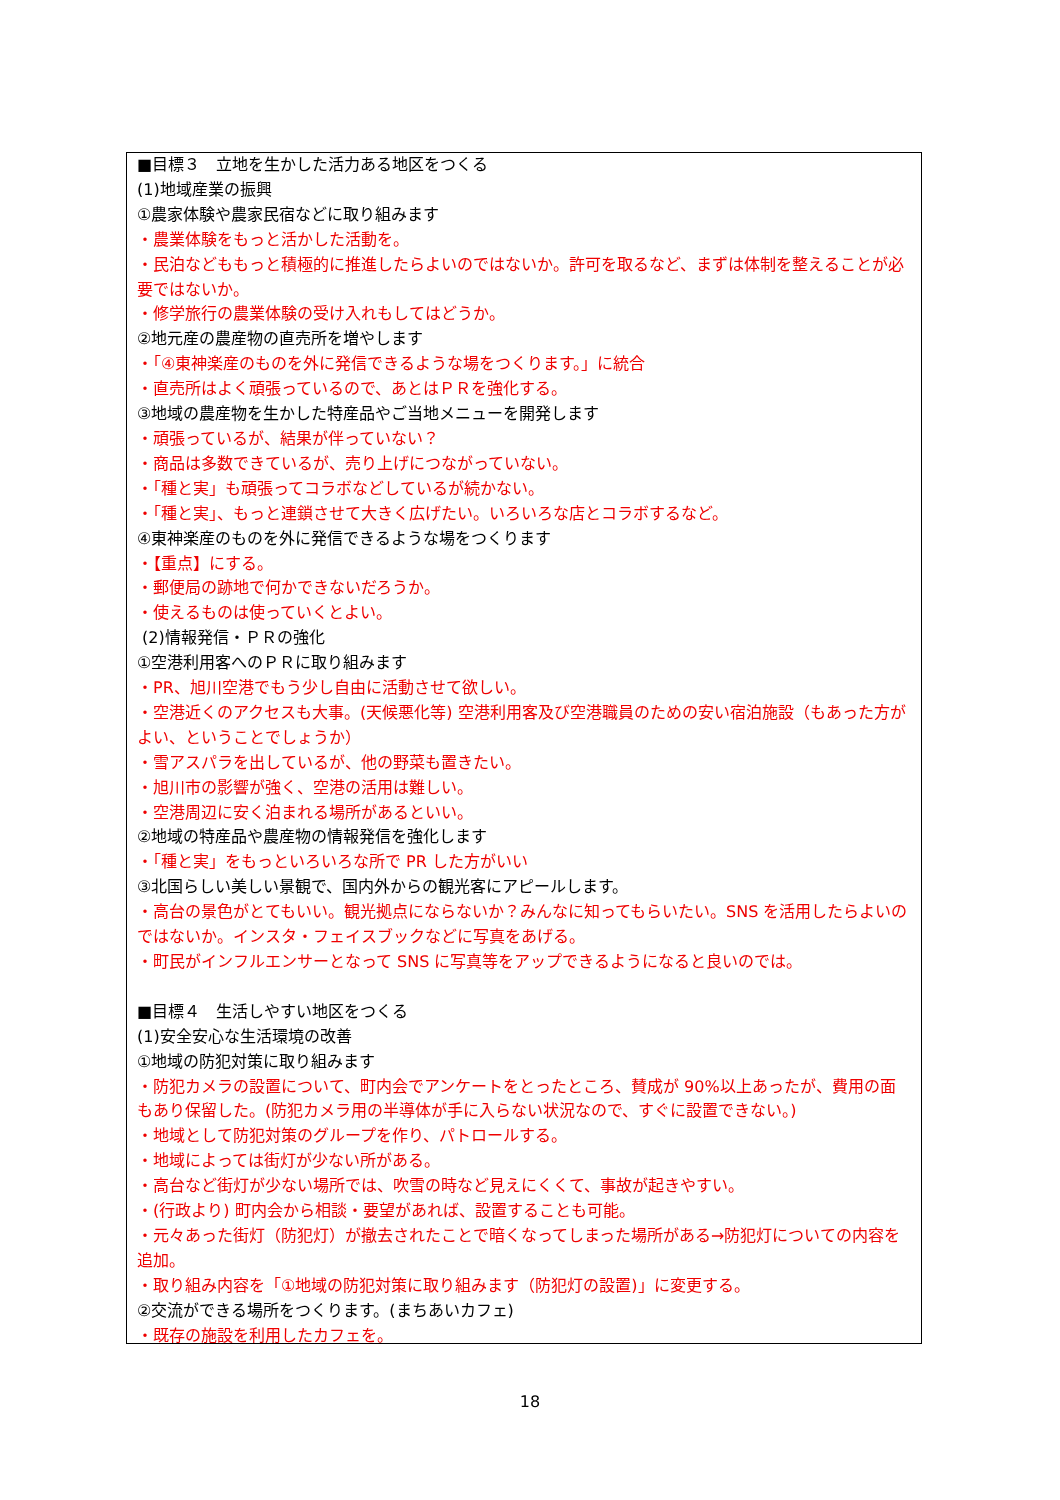■目標３　立地を生かした活力ある地区をつくる
(1)地域産業の振興
①農家体験や農家民宿などに取り組みます
・農業体験をもっと活かした活動を。
・民泊などももっと積極的に推進したらよいのではないか。許可を取るなど、まずは体制を整えることが必要ではないか。
・修学旅行の農業体験の受け入れもしてはどうか。
②地元産の農産物の直売所を増やします
・「④東神楽産のものを外に発信できるような場をつくります。」に統合
・直売所はよく頑張っているので、あとはＰＲを強化する。
③地域の農産物を生かした特産品やご当地メニューを開発します
・頑張っているが、結果が伴っていない？
・商品は多数できているが、売り上げにつながっていない。
・「種と実」も頑張ってコラボなどしているが続かない。
・「種と実」、もっと連鎖させて大きく広げたい。いろいろな店とコラボするなど。
④東神楽産のものを外に発信できるような場をつくります
・【重点】にする。
・郵便局の跡地で何かできないだろうか。
・使えるものは使っていくとよい。
(2)情報発信・ＰＲの強化
①空港利用客へのＰＲに取り組みます
・PR、旭川空港でもう少し自由に活動させて欲しい。
・空港近くのアクセスも大事。(天候悪化等) 空港利用客及び空港職員のための安い宿泊施設（もあった方がよい、ということでしょうか）
・雪アスパラを出しているが、他の野菜も置きたい。
・旭川市の影響が強く、空港の活用は難しい。
・空港周辺に安く泊まれる場所があるといい。
②地域の特産品や農産物の情報発信を強化します
・「種と実」をもっといろいろな所で PR した方がいい
③北国らしい美しい景観で、国内外からの観光客にアピールします。
・高台の景色がとてもいい。観光拠点にならないか？みんなに知ってもらいたい。SNS を活用したらよいのではないか。インスタ・フェイスブックなどに写真をあげる。
・町民がインフルエンサーとなって SNS に写真等をアップできるようになると良いのでは。
■目標４　生活しやすい地区をつくる
(1)安全安心な生活環境の改善
①地域の防犯対策に取り組みます
・防犯カメラの設置について、町内会でアンケートをとったところ、賛成が 90%以上あったが、費用の面もあり保留した。(防犯カメラ用の半導体が手に入らない状況なので、すぐに設置できない。)
・地域として防犯対策のグループを作り、パトロールする。
・地域によっては街灯が少ない所がある。
・高台など街灯が少ない場所では、吹雪の時など見えにくくて、事故が起きやすい。
・(行政より) 町内会から相談・要望があれば、設置することも可能。
・元々あった街灯（防犯灯）が撤去されたことで暗くなってしまった場所がある→防犯灯についての内容を追加。
・取り組み内容を「①地域の防犯対策に取り組みます（防犯灯の設置)」に変更する。
②交流ができる場所をつくります。(まちあいカフェ)
・既存の施設を利用したカフェを。
18